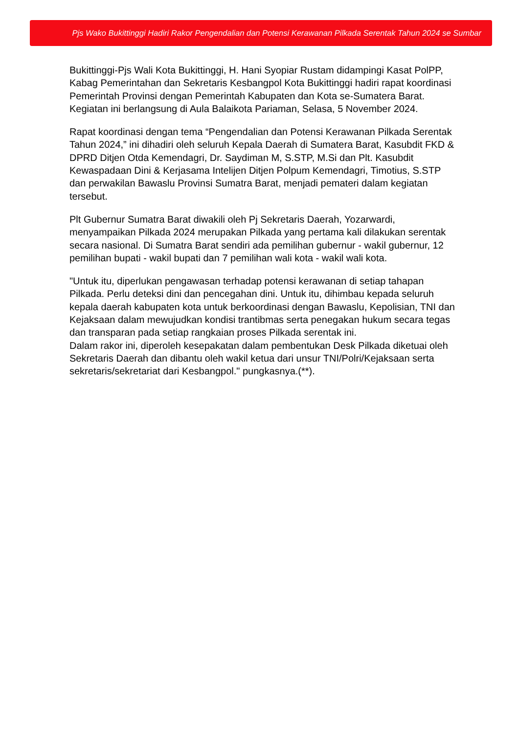Pjs Wako Bukittinggi Hadiri Rakor Pengendalian dan Potensi Kerawanan Pilkada Serentak Tahun 2024 se Sumbar
Bukittinggi-Pjs Wali Kota Bukittinggi, H. Hani Syopiar Rustam didampingi Kasat PolPP, Kabag Pemerintahan dan Sekretaris Kesbangpol Kota Bukittinggi hadiri rapat koordinasi Pemerintah Provinsi dengan Pemerintah Kabupaten dan Kota se-Sumatera Barat. Kegiatan ini berlangsung di Aula Balaikota Pariaman, Selasa, 5 November 2024.
Rapat koordinasi dengan tema “Pengendalian dan Potensi Kerawanan Pilkada Serentak Tahun 2024,” ini dihadiri oleh seluruh Kepala Daerah di Sumatera Barat, Kasubdit FKD & DPRD Ditjen Otda Kemendagri, Dr. Saydiman M, S.STP, M.Si dan Plt. Kasubdit Kewaspadaan Dini & Kerjasama Intelijen Ditjen Polpum Kemendagri, Timotius, S.STP dan perwakilan Bawaslu Provinsi Sumatra Barat, menjadi pemateri dalam kegiatan tersebut.
Plt Gubernur Sumatra Barat diwakili oleh Pj Sekretaris Daerah, Yozarwardi, menyampaikan Pilkada 2024 merupakan Pilkada yang pertama kali dilakukan serentak secara nasional. Di Sumatra Barat sendiri ada pemilihan gubernur - wakil gubernur, 12 pemilihan bupati - wakil bupati dan 7 pemilihan wali kota - wakil wali kota.
"Untuk itu, diperlukan pengawasan terhadap potensi kerawanan di setiap tahapan Pilkada. Perlu deteksi dini dan pencegahan dini. Untuk itu, dihimbau kepada seluruh kepala daerah kabupaten kota untuk berkoordinasi dengan Bawaslu, Kepolisian, TNI dan Kejaksaan dalam mewujudkan kondisi trantibmas serta penegakan hukum secara tegas dan transparan pada setiap rangkaian proses Pilkada serentak ini.
Dalam rakor ini, diperoleh kesepakatan dalam pembentukan Desk Pilkada diketuai oleh Sekretaris Daerah dan dibantu oleh wakil ketua dari unsur TNI/Polri/Kejaksaan serta sekretaris/sekretariat dari Kesbangpol." pungkasnya.(**).